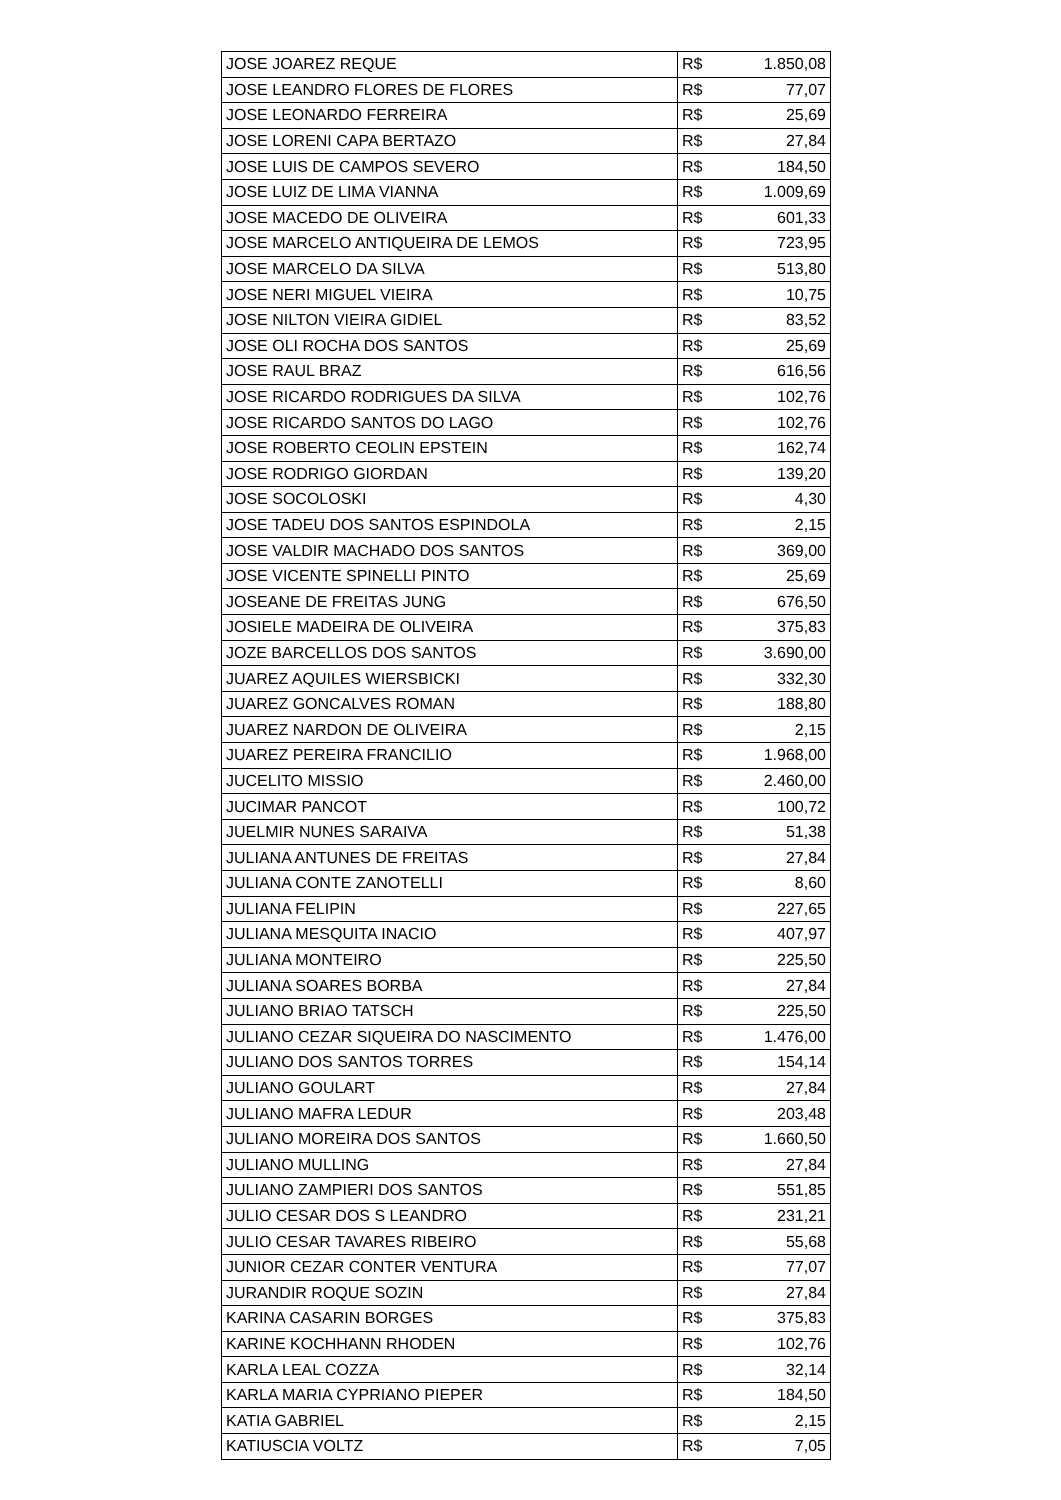| JOSE JOAREZ REQUE | R$ | 1.850,08 |
| JOSE LEANDRO FLORES DE FLORES | R$ | 77,07 |
| JOSE LEONARDO FERREIRA | R$ | 25,69 |
| JOSE LORENI CAPA BERTAZO | R$ | 27,84 |
| JOSE LUIS DE CAMPOS SEVERO | R$ | 184,50 |
| JOSE LUIZ DE LIMA VIANNA | R$ | 1.009,69 |
| JOSE MACEDO DE OLIVEIRA | R$ | 601,33 |
| JOSE MARCELO ANTIQUEIRA DE LEMOS | R$ | 723,95 |
| JOSE MARCELO DA SILVA | R$ | 513,80 |
| JOSE NERI MIGUEL VIEIRA | R$ | 10,75 |
| JOSE NILTON VIEIRA GIDIEL | R$ | 83,52 |
| JOSE OLI ROCHA DOS SANTOS | R$ | 25,69 |
| JOSE RAUL BRAZ | R$ | 616,56 |
| JOSE RICARDO RODRIGUES DA SILVA | R$ | 102,76 |
| JOSE RICARDO SANTOS DO LAGO | R$ | 102,76 |
| JOSE ROBERTO CEOLIN EPSTEIN | R$ | 162,74 |
| JOSE RODRIGO GIORDAN | R$ | 139,20 |
| JOSE SOCOLOSKI | R$ | 4,30 |
| JOSE TADEU DOS SANTOS ESPINDOLA | R$ | 2,15 |
| JOSE VALDIR MACHADO DOS SANTOS | R$ | 369,00 |
| JOSE VICENTE SPINELLI PINTO | R$ | 25,69 |
| JOSEANE DE FREITAS JUNG | R$ | 676,50 |
| JOSIELE MADEIRA DE OLIVEIRA | R$ | 375,83 |
| JOZE BARCELLOS DOS SANTOS | R$ | 3.690,00 |
| JUAREZ AQUILES WIERSBICKI | R$ | 332,30 |
| JUAREZ GONCALVES ROMAN | R$ | 188,80 |
| JUAREZ NARDON DE OLIVEIRA | R$ | 2,15 |
| JUAREZ PEREIRA FRANCILIO | R$ | 1.968,00 |
| JUCELITO MISSIO | R$ | 2.460,00 |
| JUCIMAR PANCOT | R$ | 100,72 |
| JUELMIR NUNES SARAIVA | R$ | 51,38 |
| JULIANA ANTUNES DE FREITAS | R$ | 27,84 |
| JULIANA CONTE ZANOTELLI | R$ | 8,60 |
| JULIANA FELIPIN | R$ | 227,65 |
| JULIANA MESQUITA INACIO | R$ | 407,97 |
| JULIANA MONTEIRO | R$ | 225,50 |
| JULIANA SOARES BORBA | R$ | 27,84 |
| JULIANO BRIAO TATSCH | R$ | 225,50 |
| JULIANO CEZAR SIQUEIRA DO NASCIMENTO | R$ | 1.476,00 |
| JULIANO DOS SANTOS TORRES | R$ | 154,14 |
| JULIANO GOULART | R$ | 27,84 |
| JULIANO MAFRA LEDUR | R$ | 203,48 |
| JULIANO MOREIRA DOS SANTOS | R$ | 1.660,50 |
| JULIANO MULLING | R$ | 27,84 |
| JULIANO ZAMPIERI DOS SANTOS | R$ | 551,85 |
| JULIO CESAR DOS S LEANDRO | R$ | 231,21 |
| JULIO CESAR TAVARES RIBEIRO | R$ | 55,68 |
| JUNIOR CEZAR CONTER VENTURA | R$ | 77,07 |
| JURANDIR ROQUE SOZIN | R$ | 27,84 |
| KARINA CASARIN BORGES | R$ | 375,83 |
| KARINE KOCHHANN RHODEN | R$ | 102,76 |
| KARLA LEAL COZZA | R$ | 32,14 |
| KARLA MARIA CYPRIANO PIEPER | R$ | 184,50 |
| KATIA GABRIEL | R$ | 2,15 |
| KATIUSCIA VOLTZ | R$ | 7,05 |